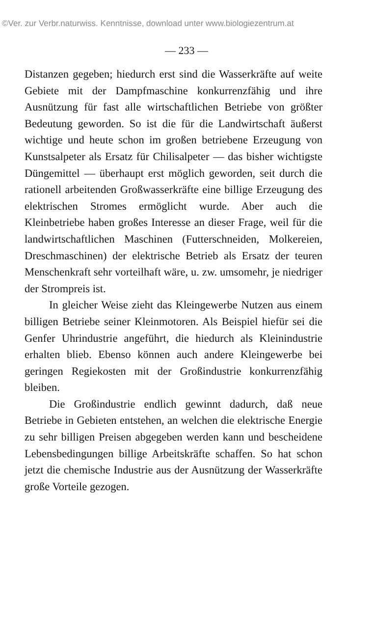©Ver. zur Verbr.naturwiss. Kenntnisse, download unter www.biologiezentrum.at
— 233 —
Distanzen gegeben; hiedurch erst sind die Wasserkräfte auf weite Gebiete mit der Dampfmaschine konkurrenzfähig und ihre Ausnützung für fast alle wirtschaftlichen Betriebe von größter Bedeutung geworden. So ist die für die Landwirtschaft äußerst wichtige und heute schon im großen betriebene Erzeugung von Kunstsalpeter als Ersatz für Chilisalpeter — das bisher wichtigste Düngemittel — überhaupt erst möglich geworden, seit durch die rationell arbeitenden Großwasserkräfte eine billige Erzeugung des elektrischen Stromes ermöglicht wurde. Aber auch die Kleinbetriebe haben großes Interesse an dieser Frage, weil für die landwirtschaftlichen Maschinen (Futterschneiden, Molkereien, Dreschmaschinen) der elektrische Betrieb als Ersatz der teuren Menschenkraft sehr vorteilhaft wäre, u. zw. umsomehr, je niedriger der Strompreis ist.
In gleicher Weise zieht das Kleingewerbe Nutzen aus einem billigen Betriebe seiner Kleinmotoren. Als Beispiel hiefür sei die Genfer Uhrindustrie angeführt, die hiedurch als Kleinindustrie erhalten blieb. Ebenso können auch andere Kleingewerbe bei geringen Regiekosten mit der Großindustrie konkurrenzfähig bleiben.
Die Großindustrie endlich gewinnt dadurch, daß neue Betriebe in Gebieten entstehen, an welchen die elektrische Energie zu sehr billigen Preisen abgegeben werden kann und bescheidene Lebensbedingungen billige Arbeitskräfte schaffen. So hat schon jetzt die chemische Industrie aus der Ausnützung der Wasserkräfte große Vorteile gezogen.